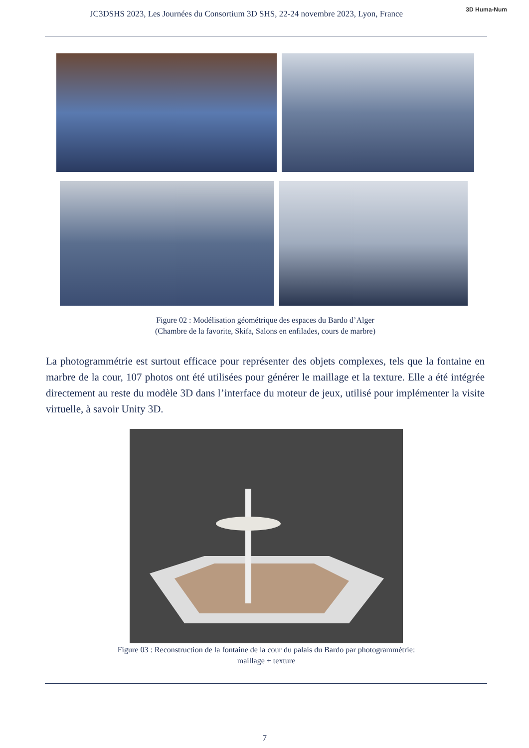JC3DSHS 2023, Les Journées du Consortium 3D SHS, 22-24 novembre 2023, Lyon, France
3D Huma-Num
Figure 02 : Modélisation géométrique des espaces du Bardo d’Alger
(Chambre de la favorite, Skifa, Salons en enfilades, cours de marbre)
La photogrammétrie est surtout efficace pour représenter des objets complexes, tels que la fontaine en marbre de la cour, 107 photos ont été utilisées pour générer le maillage et la texture. Elle a été intégrée directement au reste du modèle 3D dans l’interface du moteur de jeux, utilisé pour implémenter la visite virtuelle, à savoir Unity 3D.
Figure 03 : Reconstruction de la fontaine de la cour du palais du Bardo par photogrammétrie: maillage + texture
7